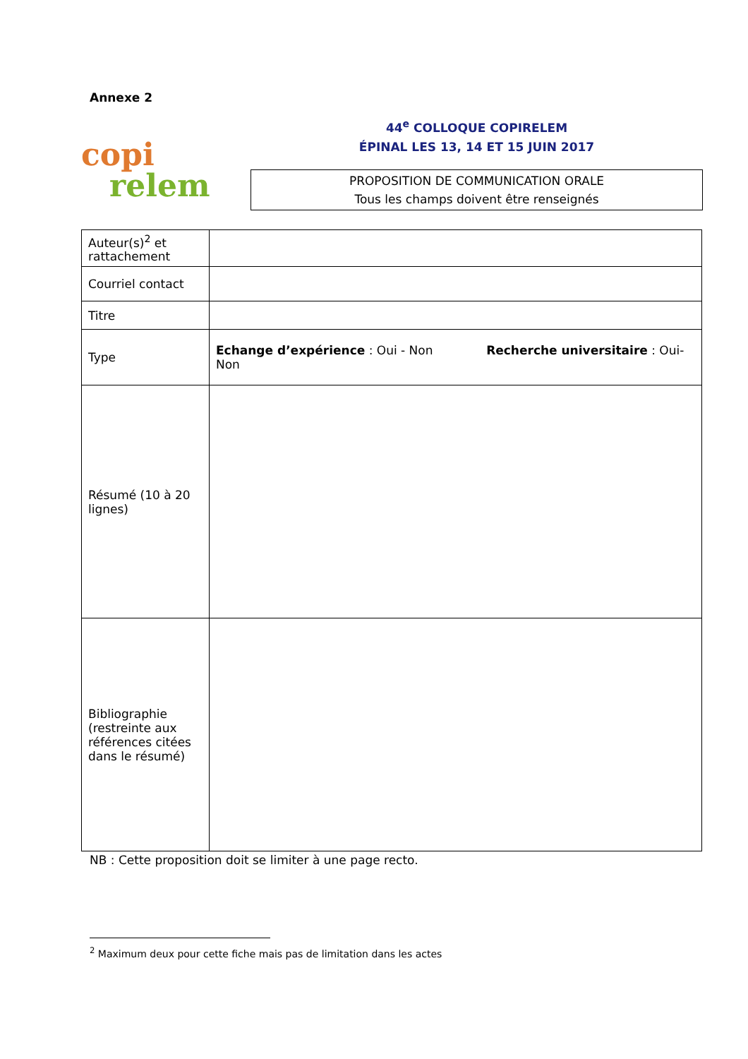Annexe 2
copi
relem
44<sup>e</sup> COLLOQUE COPIRELEM
ÉPINAL LES 13, 14 ET 15 JUIN 2017
PROPOSITION DE COMMUNICATION ORALE
Tous les champs doivent être renseignés
| Auteur(s)<sup>2</sup> et rattachement | |
| Courriel contact | |
| Titre | |
| Type | Echange d’expérience : Oui - Non Recherche universitaire : Oui-Non |
| Résumé (10 à 20 lignes) | |
| Bibliographie (restreinte aux références citées dans le résumé) | |
NB : Cette proposition doit se limiter à une page recto.
<sup>2</sup> Maximum deux pour cette fiche mais pas de limitation dans les actes